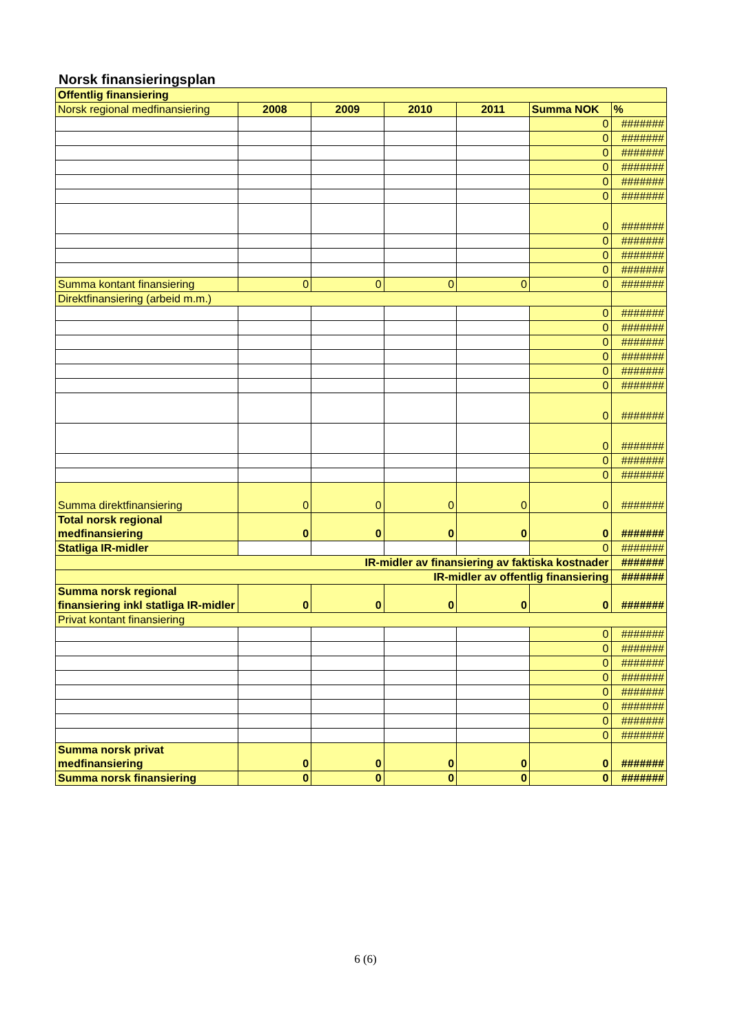Norsk finansieringsplan
| Offentlig finansiering | | | | | | |
| Norsk regional medfinansiering | 2008 | 2009 | 2010 | 2011 | Summa NOK | % |
| | | | | | 0 | ####### |
| | | | | | 0 | ####### |
| | | | | | 0 | ####### |
| | | | | | 0 | ####### |
| | | | | | 0 | ####### |
| | | | | | 0 | ####### |
| | | | | | 0 | ####### |
| | | | | | 0 | ####### |
| | | | | | 0 | ####### |
| | | | | | 0 | ####### |
| Summa kontant finansiering | 0 | 0 | 0 | 0 | 0 | ####### |
| Direktfinansiering (arbeid m.m.) | | | | | | |
| | | | | | 0 | ####### |
| | | | | | 0 | ####### |
| | | | | | 0 | ####### |
| | | | | | 0 | ####### |
| | | | | | 0 | ####### |
| | | | | | 0 | ####### |
| | | | | | 0 | ####### |
| | | | | | 0 | ####### |
| | | | | | 0 | ####### |
| | | | | | 0 | ####### |
| Summa direktfinansiering | 0 | 0 | 0 | 0 | 0 | ####### |
| Total norsk regional medfinansiering | 0 | 0 | 0 | 0 | 0 | ####### |
| Statliga IR-midler | | | | | 0 | ####### |
| IR-midler av finansiering av faktiska kostnader | | | | | | ####### |
| IR-midler av offentlig finansiering | | | | | | ####### |
| Summa norsk regional finansiering inkl statliga IR-midler | 0 | 0 | 0 | 0 | 0 | ####### |
| Privat kontant finansiering | | | | | | |
| | | | | | 0 | ####### |
| | | | | | 0 | ####### |
| | | | | | 0 | ####### |
| | | | | | 0 | ####### |
| | | | | | 0 | ####### |
| | | | | | 0 | ####### |
| | | | | | 0 | ####### |
| | | | | | 0 | ####### |
| Summa norsk privat medfinansiering | 0 | 0 | 0 | 0 | 0 | ####### |
| Summa norsk finansiering | 0 | 0 | 0 | 0 | 0 | ####### |
6 (6)